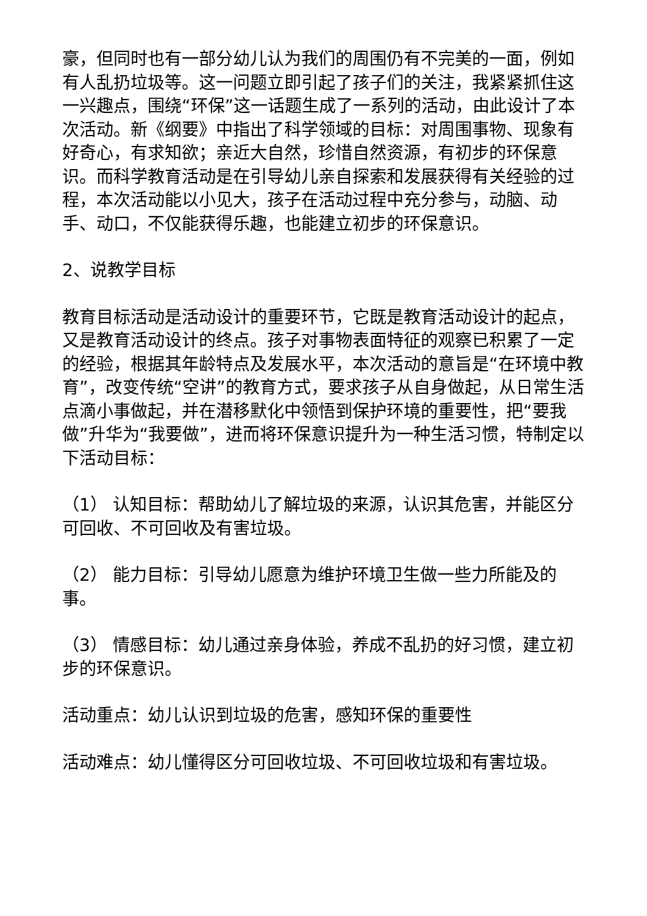豪，但同时也有一部分幼儿认为我们的周围仍有不完美的一面，例如有人乱扔垃圾等。这一问题立即引起了孩子们的关注，我紧紧抓住这一兴趣点，围绕“环保”这一话题生成了一系列的活动，由此设计了本次活动。新《纲要》中指出了科学领域的目标：对周围事物、现象有好奇心，有求知欲；亲近大自然，珍惜自然资源，有初步的环保意识。而科学教育活动是在引导幼儿亲自探索和发展获得有关经验的过程，本次活动能以小见大，孩子在活动过程中充分参与，动脑、动手、动口，不仅能获得乐趣，也能建立初步的环保意识。
2、说教学目标
教育目标活动是活动设计的重要环节，它既是教育活动设计的起点，又是教育活动设计的终点。孩子对事物表面特征的观察已积累了一定的经验，根据其年龄特点及发展水平，本次活动的意旨是“在环境中教育”，改变传统“空讲”的教育方式，要求孩子从自身做起，从日常生活点滴小事做起，并在潜移默化中领悟到保护环境的重要性，把“要我做”升华为“我要做”，进而将环保意识提升为一种生活习惯，特制定以下活动目标：
（1） 认知目标：帮助幼儿了解垃圾的来源，认识其危害，并能区分可回收、不可回收及有害垃圾。
（2） 能力目标：引导幼儿愿意为维护环境卫生做一些力所能及的事。
（3） 情感目标：幼儿通过亲身体验，养成不乱扔的好习惯，建立初步的环保意识。
活动重点：幼儿认识到垃圾的危害，感知环保的重要性
活动难点：幼儿懂得区分可回收垃圾、不可回收垃圾和有害垃圾。